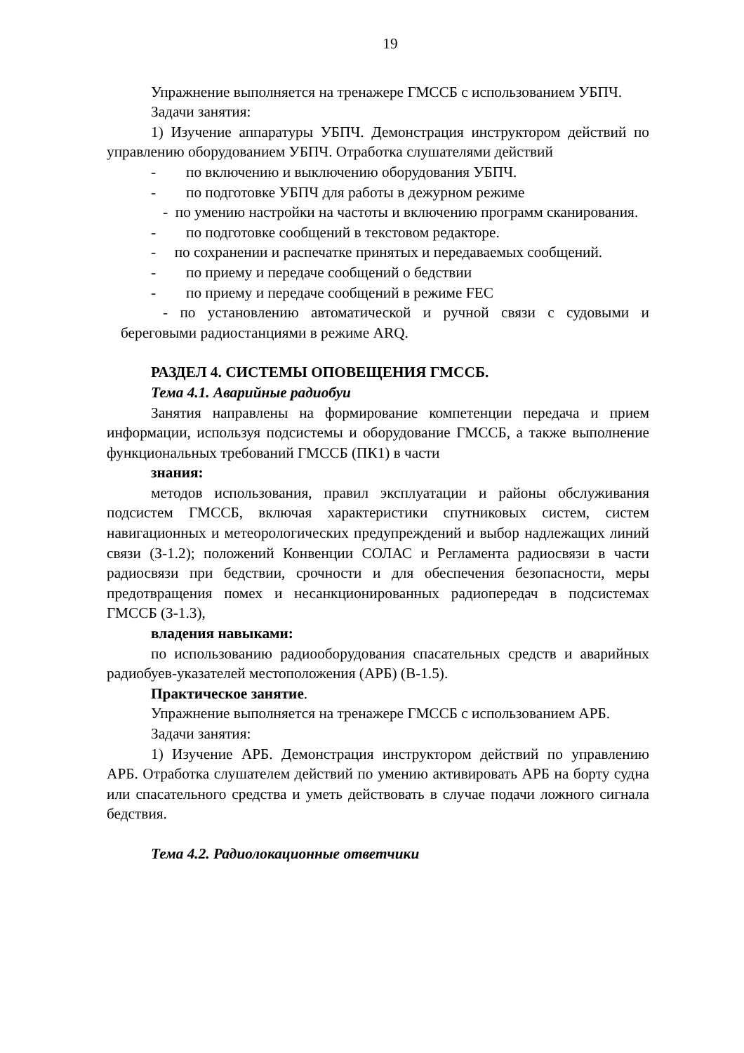19
Упражнение выполняется на тренажере ГМССБ с использованием УБПЧ.
Задачи занятия:
1) Изучение аппаратуры УБПЧ. Демонстрация инструктором действий по управлению оборудованием УБПЧ. Отработка слушателями действий
- по включению и выключению оборудования УБПЧ.
- по подготовке УБПЧ для работы в дежурном режиме
- по умению настройки на частоты и включению программ сканирования.
- по подготовке сообщений в текстовом редакторе.
- по сохранении и распечатке принятых и передаваемых сообщений.
- по приему и передаче сообщений о бедствии
- по приему и передаче сообщений в режиме FEC
- по установлению автоматической и ручной связи с судовыми и береговыми радиостанциями в режиме ARQ.
РАЗДЕЛ 4. СИСТЕМЫ ОПОВЕЩЕНИЯ ГМССБ.
Тема 4.1. Аварийные радиобуи
Занятия направлены на формирование компетенции передача и прием информации, используя подсистемы и оборудование ГМССБ, а также выполнение функциональных требований ГМССБ (ПК1) в части
знания:
методов использования, правил эксплуатации и районы обслуживания подсистем ГМССБ, включая характеристики спутниковых систем, систем навигационных и метеорологических предупреждений и выбор надлежащих линий связи (З-1.2); положений Конвенции СОЛАС и Регламента радиосвязи в части радиосвязи при бедствии, срочности и для обеспечения безопасности, меры предотвращения помех и несанкционированных радиопередач в подсистемах ГМССБ (З-1.3),
владения навыками:
по использованию радиооборудования спасательных средств и аварийных радиобуев-указателей местоположения (АРБ) (В-1.5).
Практическое занятие.
Упражнение выполняется на тренажере ГМССБ с использованием АРБ.
Задачи занятия:
1) Изучение АРБ. Демонстрация инструктором действий по управлению АРБ. Отработка слушателем действий по умению активировать АРБ на борту судна или спасательного средства и уметь действовать в случае подачи ложного сигнала бедствия.
Тема 4.2. Радиолокационные ответчики